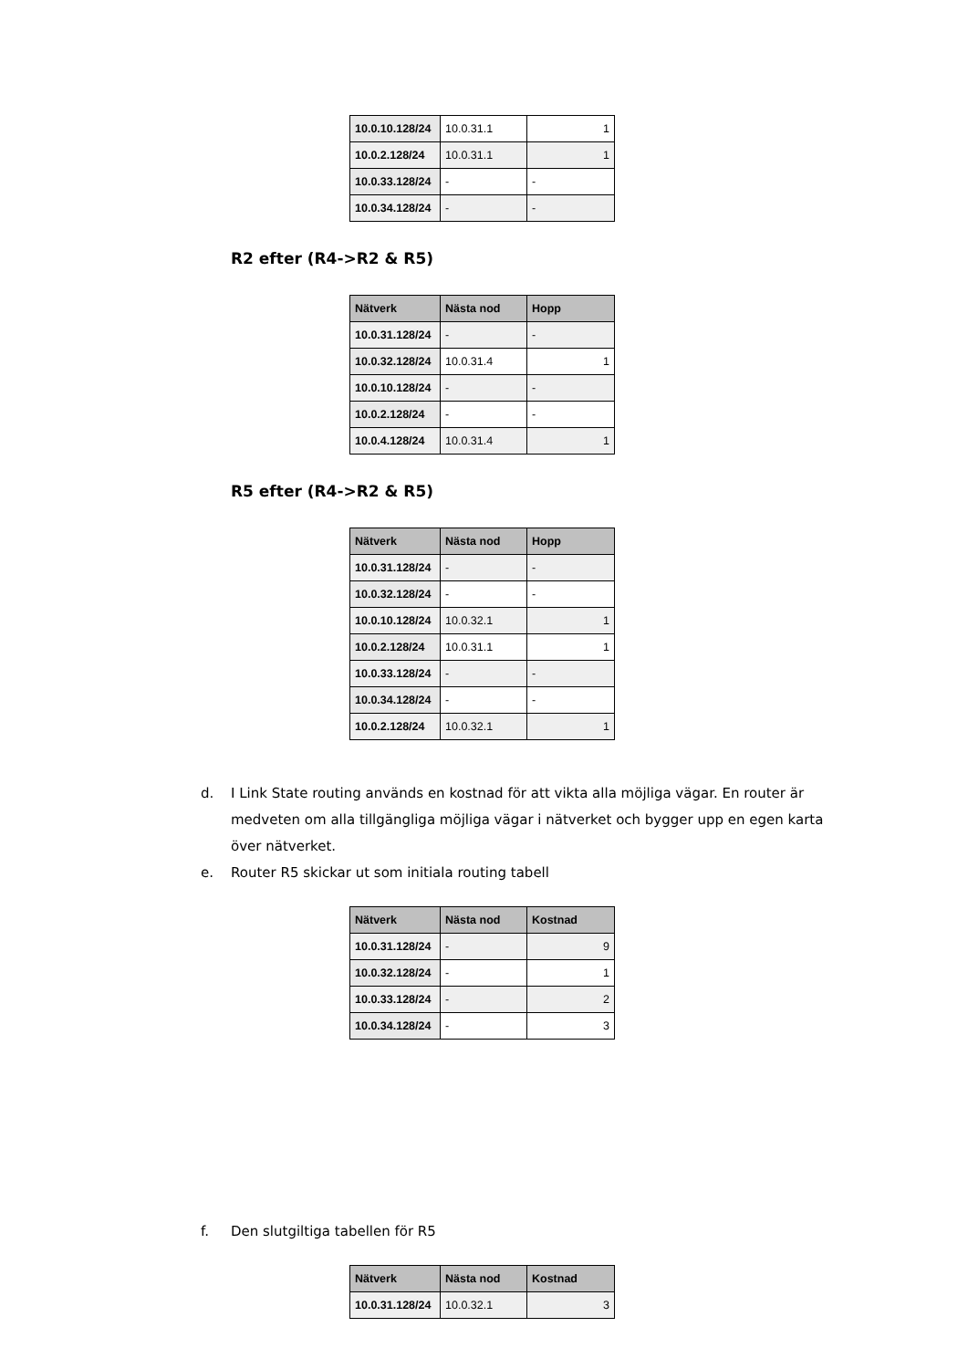| 10.0.10.128/24 | 10.0.31.1 | 1 |
| 10.0.2.128/24 | 10.0.31.1 | 1 |
| 10.0.33.128/24 | - | - |
| 10.0.34.128/24 | - | - |
R2 efter (R4->R2 & R5)
| Nätverk | Nästa nod | Hopp |
| --- | --- | --- |
| 10.0.31.128/24 | - | - |
| 10.0.32.128/24 | 10.0.31.4 | 1 |
| 10.0.10.128/24 | - | - |
| 10.0.2.128/24 | - | - |
| 10.0.4.128/24 | 10.0.31.4 | 1 |
R5 efter (R4->R2 & R5)
| Nätverk | Nästa nod | Hopp |
| --- | --- | --- |
| 10.0.31.128/24 | - | - |
| 10.0.32.128/24 | - | - |
| 10.0.10.128/24 | 10.0.32.1 | 1 |
| 10.0.2.128/24 | 10.0.31.1 | 1 |
| 10.0.33.128/24 | - | - |
| 10.0.34.128/24 | - | - |
| 10.0.2.128/24 | 10.0.32.1 | 1 |
d. I Link State routing används en kostnad för att vikta alla möjliga vägar. En router är medveten om alla tillgängliga möjliga vägar i nätverket och bygger upp en egen karta över nätverket.
e. Router R5 skickar ut som initiala routing tabell
| Nätverk | Nästa nod | Kostnad |
| --- | --- | --- |
| 10.0.31.128/24 | - | 9 |
| 10.0.32.128/24 | - | 1 |
| 10.0.33.128/24 | - | 2 |
| 10.0.34.128/24 | - | 3 |
f. Den slutgiltiga tabellen för R5
| Nätverk | Nästa nod | Kostnad |
| --- | --- | --- |
| 10.0.31.128/24 | 10.0.32.1 | 3 |